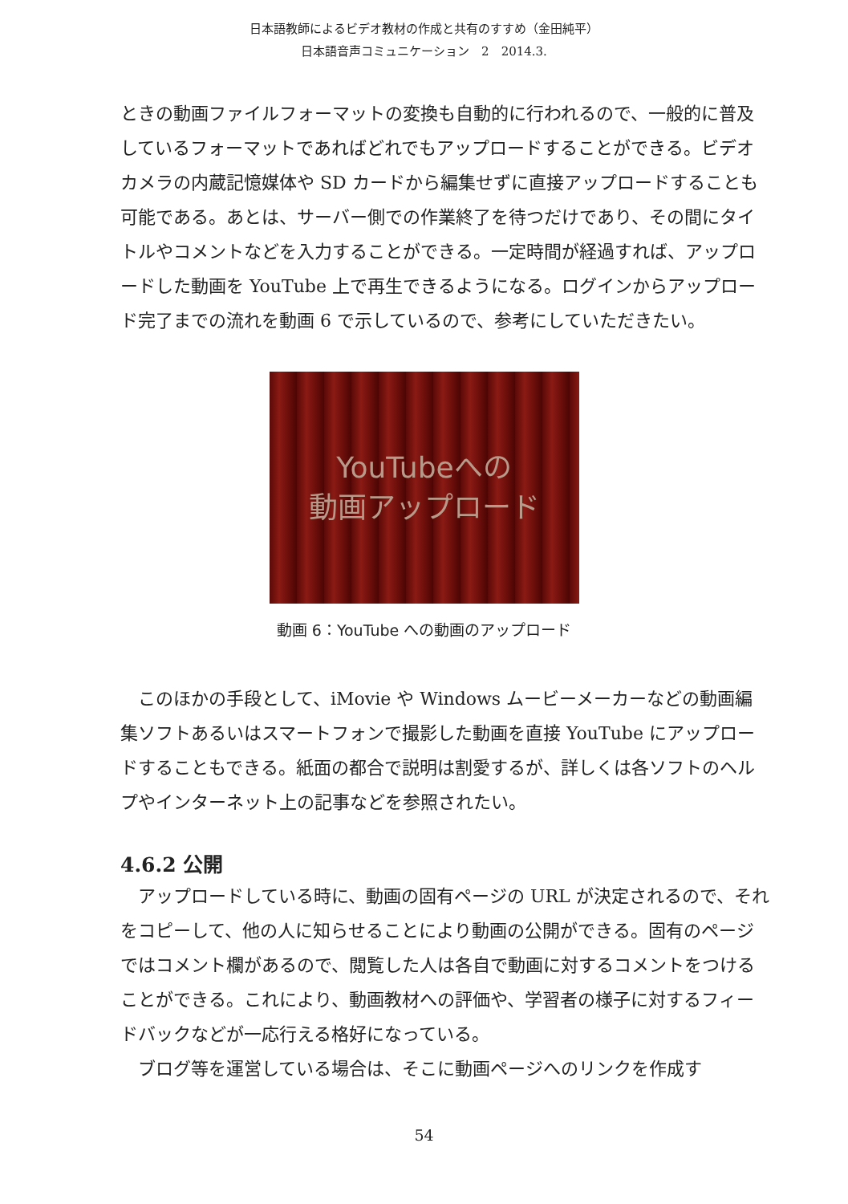日本語教師によるビデオ教材の作成と共有のすすめ（金田純平）
日本語音声コミュニケーション　2　2014.3.
ときの動画ファイルフォーマットの変換も自動的に行われるので、一般的に普及しているフォーマットであればどれでもアップロードすることができる。ビデオカメラの内蔵記憶媒体や SD カードから編集せずに直接アップロードすることも可能である。あとは、サーバー側での作業終了を待つだけであり、その間にタイトルやコメントなどを入力することができる。一定時間が経過すれば、アップロードした動画を YouTube 上で再生できるようになる。ログインからアップロード完了までの流れを動画 6 で示しているので、参考にしていただきたい。
YouTubeへの
動画アップロード
動画 6：YouTube への動画のアップロード
　このほかの手段として、iMovie や Windows ムービーメーカーなどの動画編集ソフトあるいはスマートフォンで撮影した動画を直接 YouTube にアップロードすることもできる。紙面の都合で説明は割愛するが、詳しくは各ソフトのヘルプやインターネット上の記事などを参照されたい。
4.6.2 公開
　アップロードしている時に、動画の固有ページの URL が決定されるので、それをコピーして、他の人に知らせることにより動画の公開ができる。固有のページではコメント欄があるので、閲覧した人は各自で動画に対するコメントをつけることができる。これにより、動画教材への評価や、学習者の様子に対するフィードバックなどが一応行える格好になっている。
　ブログ等を運営している場合は、そこに動画ページへのリンクを作成す
54